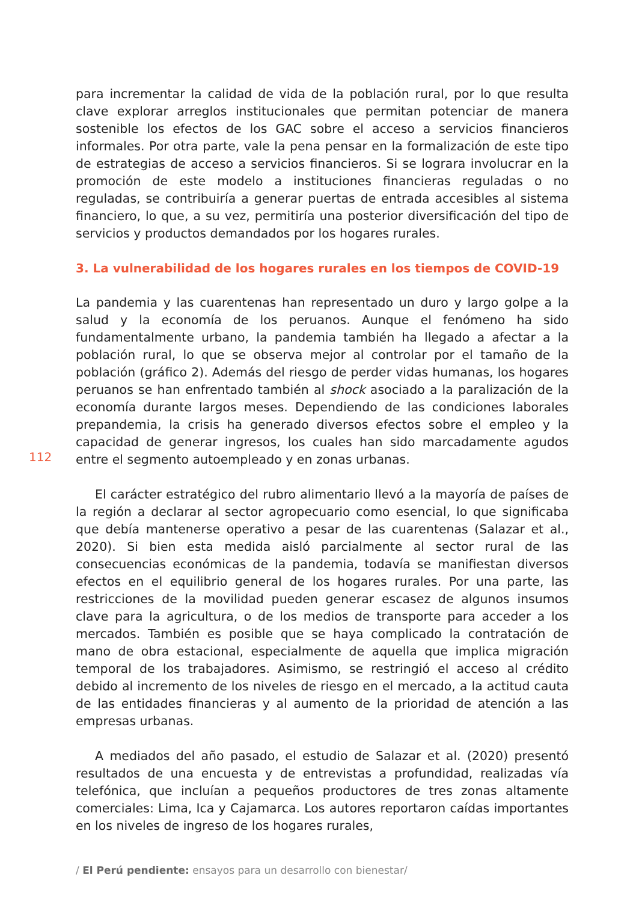para incrementar la calidad de vida de la población rural, por lo que resulta clave explorar arreglos institucionales que permitan potenciar de manera sostenible los efectos de los GAC sobre el acceso a servicios financieros informales. Por otra parte, vale la pena pensar en la formalización de este tipo de estrategias de acceso a servicios financieros. Si se lograra involucrar en la promoción de este modelo a instituciones financieras reguladas o no reguladas, se contribuiría a generar puertas de entrada accesibles al sistema financiero, lo que, a su vez, permitiría una posterior diversificación del tipo de servicios y productos demandados por los hogares rurales.
3. La vulnerabilidad de los hogares rurales en los tiempos de COVID-19
La pandemia y las cuarentenas han representado un duro y largo golpe a la salud y la economía de los peruanos. Aunque el fenómeno ha sido fundamentalmente urbano, la pandemia también ha llegado a afectar a la población rural, lo que se observa mejor al controlar por el tamaño de la población (gráfico 2). Además del riesgo de perder vidas humanas, los hogares peruanos se han enfrentado también al shock asociado a la paralización de la economía durante largos meses. Dependiendo de las condiciones laborales prepandemia, la crisis ha generado diversos efectos sobre el empleo y la capacidad de generar ingresos, los cuales han sido marcadamente agudos entre el segmento autoempleado y en zonas urbanas.
El carácter estratégico del rubro alimentario llevó a la mayoría de países de la región a declarar al sector agropecuario como esencial, lo que significaba que debía mantenerse operativo a pesar de las cuarentenas (Salazar et al., 2020). Si bien esta medida aisló parcialmente al sector rural de las consecuencias económicas de la pandemia, todavía se manifiestan diversos efectos en el equilibrio general de los hogares rurales. Por una parte, las restricciones de la movilidad pueden generar escasez de algunos insumos clave para la agricultura, o de los medios de transporte para acceder a los mercados. También es posible que se haya complicado la contratación de mano de obra estacional, especialmente de aquella que implica migración temporal de los trabajadores. Asimismo, se restringió el acceso al crédito debido al incremento de los niveles de riesgo en el mercado, a la actitud cauta de las entidades financieras y al aumento de la prioridad de atención a las empresas urbanas.
A mediados del año pasado, el estudio de Salazar et al. (2020) presentó resultados de una encuesta y de entrevistas a profundidad, realizadas vía telefónica, que incluían a pequeños productores de tres zonas altamente comerciales: Lima, Ica y Cajamarca. Los autores reportaron caídas importantes en los niveles de ingreso de los hogares rurales,
112
/ El Perú pendiente: ensayos para un desarrollo con bienestar/